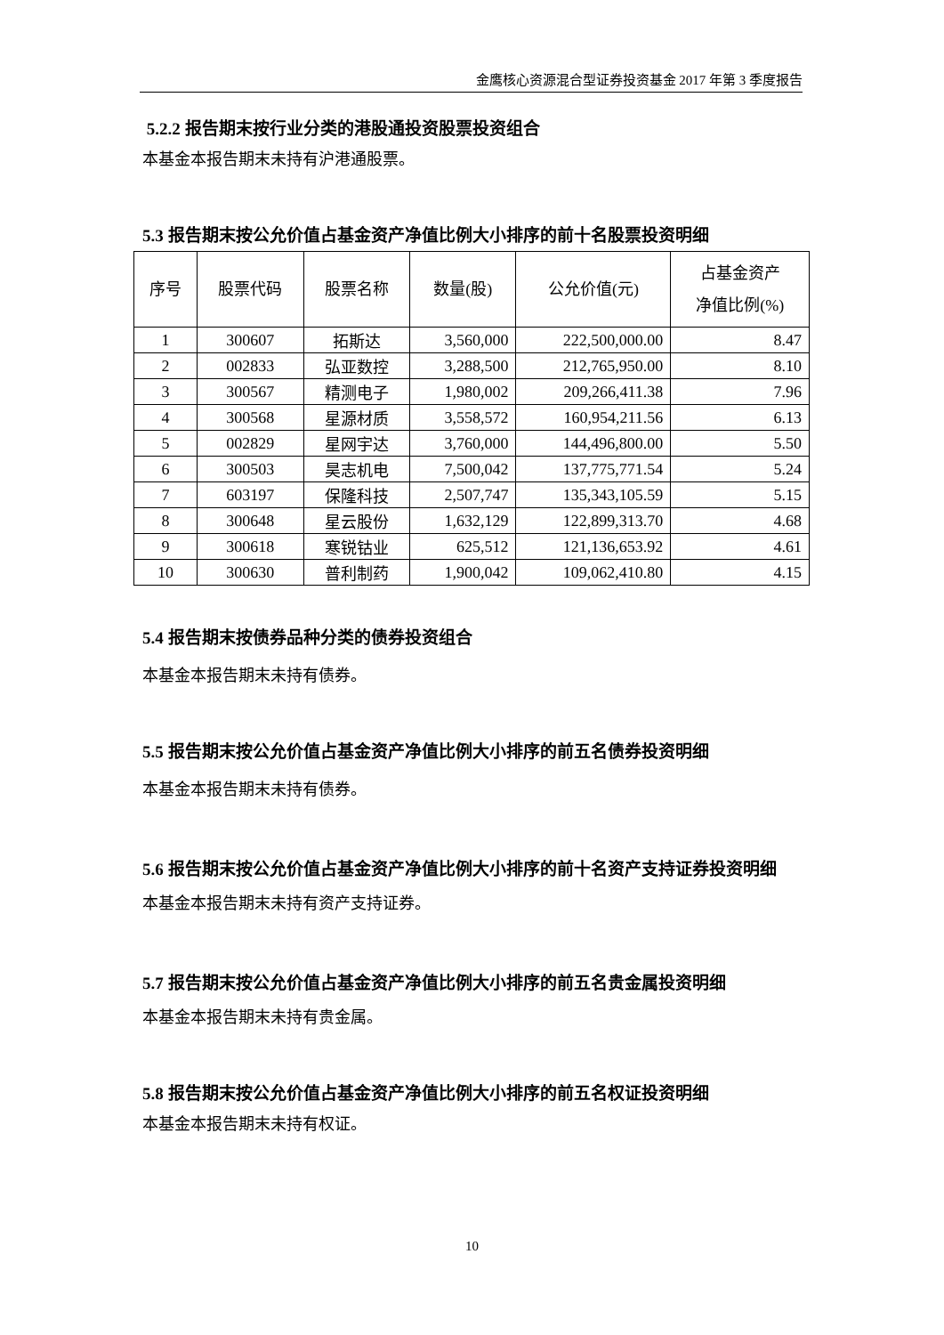金鹰核心资源混合型证券投资基金 2017 年第 3 季度报告
5.2.2 报告期末按行业分类的港股通投资股票投资组合
本基金本报告期末未持有沪港通股票。
5.3 报告期末按公允价值占基金资产净值比例大小排序的前十名股票投资明细
| 序号 | 股票代码 | 股票名称 | 数量(股) | 公允价值(元) | 占基金资产 净值比例(%) |
| --- | --- | --- | --- | --- | --- |
| 1 | 300607 | 拓斯达 | 3,560,000 | 222,500,000.00 | 8.47 |
| 2 | 002833 | 弘亚数控 | 3,288,500 | 212,765,950.00 | 8.10 |
| 3 | 300567 | 精测电子 | 1,980,002 | 209,266,411.38 | 7.96 |
| 4 | 300568 | 星源材质 | 3,558,572 | 160,954,211.56 | 6.13 |
| 5 | 002829 | 星网宇达 | 3,760,000 | 144,496,800.00 | 5.50 |
| 6 | 300503 | 昊志机电 | 7,500,042 | 137,775,771.54 | 5.24 |
| 7 | 603197 | 保隆科技 | 2,507,747 | 135,343,105.59 | 5.15 |
| 8 | 300648 | 星云股份 | 1,632,129 | 122,899,313.70 | 4.68 |
| 9 | 300618 | 寒锐钴业 | 625,512 | 121,136,653.92 | 4.61 |
| 10 | 300630 | 普利制药 | 1,900,042 | 109,062,410.80 | 4.15 |
5.4 报告期末按债券品种分类的债券投资组合
本基金本报告期末未持有债券。
5.5 报告期末按公允价值占基金资产净值比例大小排序的前五名债券投资明细
本基金本报告期末未持有债券。
5.6 报告期末按公允价值占基金资产净值比例大小排序的前十名资产支持证券投资明细
本基金本报告期末未持有资产支持证券。
5.7 报告期末按公允价值占基金资产净值比例大小排序的前五名贵金属投资明细
本基金本报告期末未持有贵金属。
5.8 报告期末按公允价值占基金资产净值比例大小排序的前五名权证投资明细
本基金本报告期末未持有权证。
10